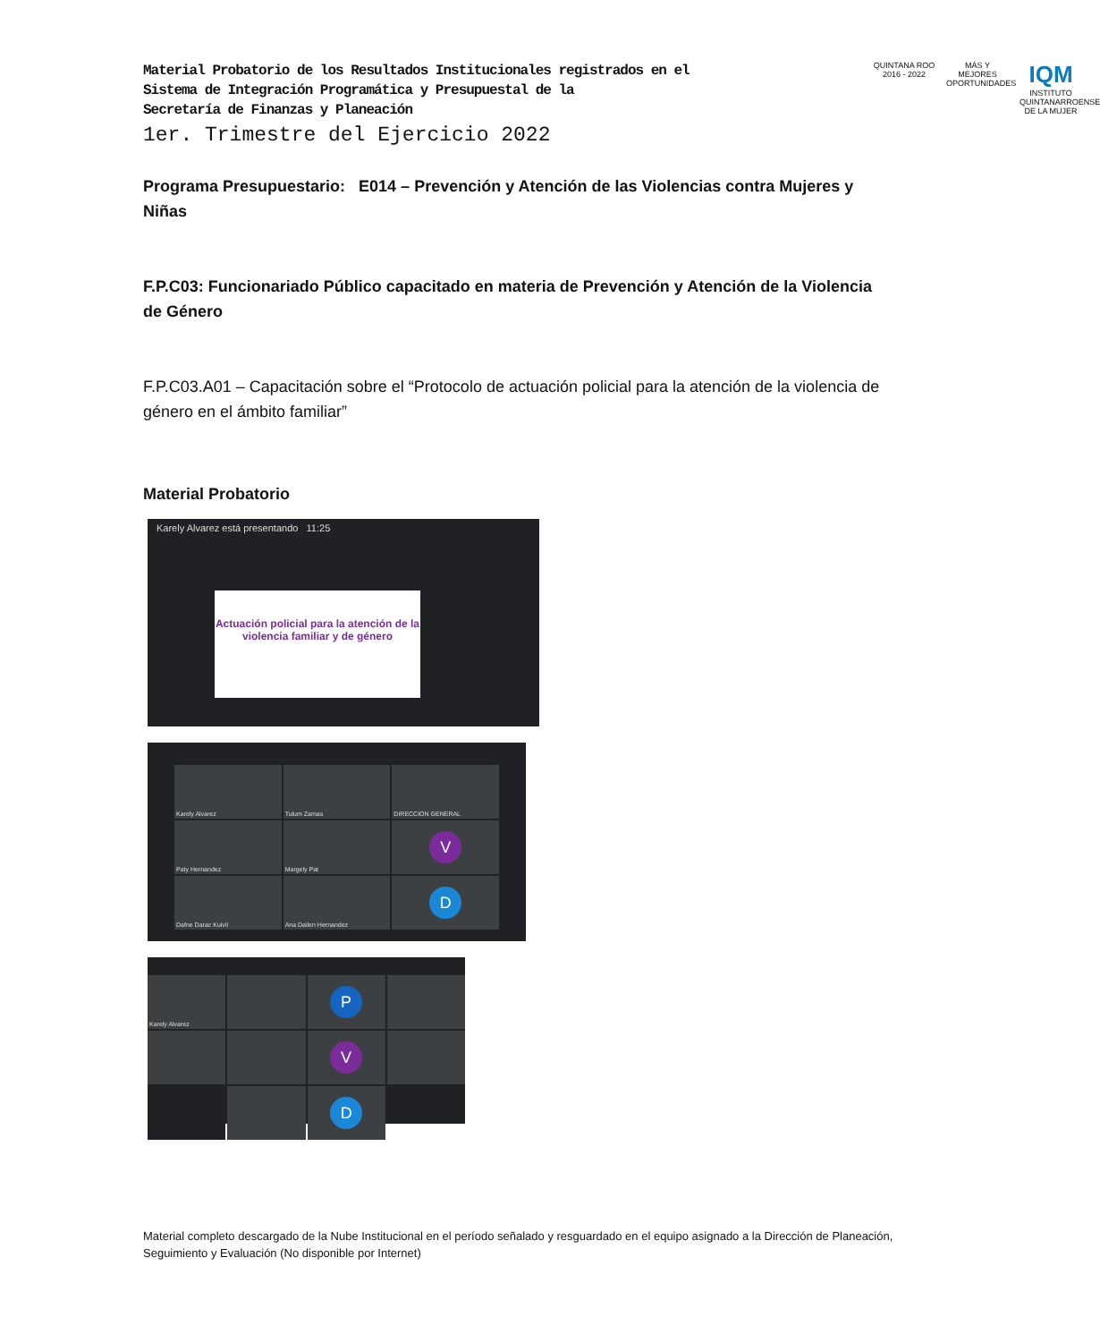Material Probatorio de los Resultados Institucionales registrados en el
Sistema de Integración Programática y Presupuestal de la
Secretaría de Finanzas y Planeación
1er. Trimestre del Ejercicio 2022
QUINTANA ROO
2016 - 2022
MÁS Y MEJORES OPORTUNIDADES
IQM
INSTITUTO QUINTANARROENSE DE LA MUJER
Programa Presupuestario: E014 – Prevención y Atención de las Violencias contra Mujeres y Niñas
F.P.C03: Funcionariado Público capacitado en materia de Prevención y Atención de la Violencia de Género
F.P.C03.A01 – Capacitación sobre el “Protocolo de actuación policial para la atención de la violencia de género en el ámbito familiar”
Material Probatorio
Karely Alvarez está presentando 11:25
Actuación policial para la atención de la violencia familiar y de género
Karely Alvarez
Tulum Zamas
DIRECCION GENERAL
Paty Hernandez
Margely Pat
V
Dafne Darac Kuivil
Ana Dailen Hernandez
D
Karely Alvarez
P
V
D
Material completo descargado de la Nube Institucional en el período señalado y resguardado en el equipo asignado a la Dirección de Planeación, Seguimiento y Evaluación (No disponible por Internet)